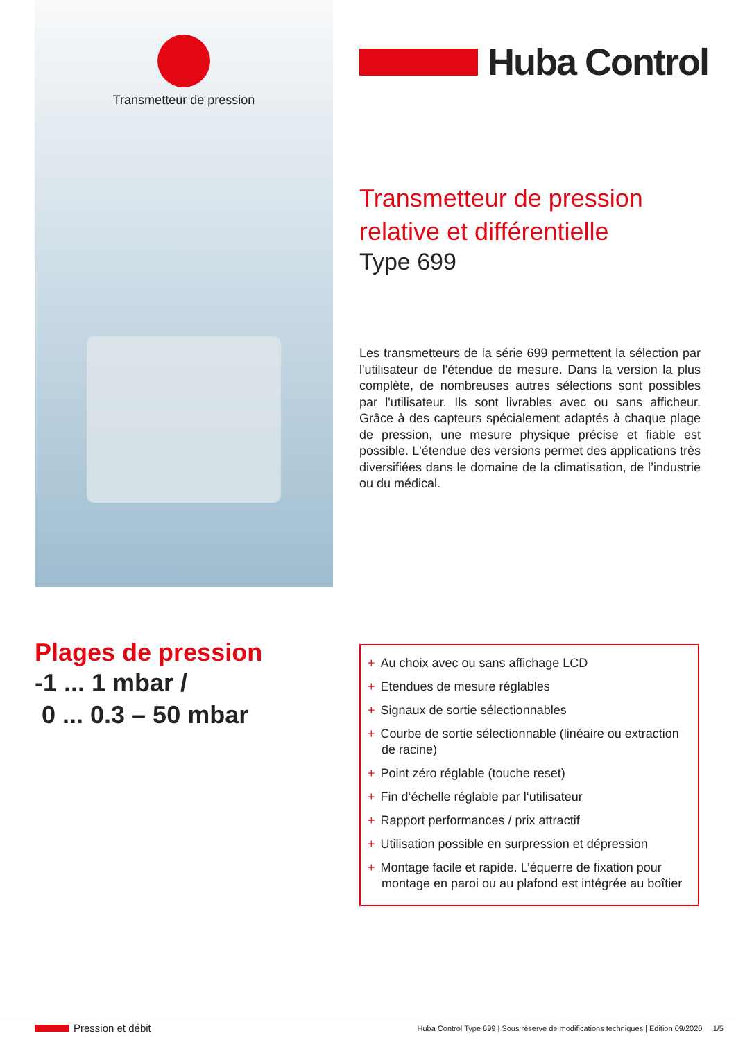Transmetteur de pression
Huba Control
Transmetteur de pression relative et différentielle
Type 699
Les transmetteurs de la série 699 permettent la sélection par l'utilisateur de l'étendue de mesure. Dans la version la plus complète, de nombreuses autres sélections sont possibles par l'utilisateur. Ils sont livrables avec ou sans afficheur. Grâce à des capteurs spécialement adaptés à chaque plage de pression, une mesure physique précise et fiable est possible. L'étendue des versions permet des applications très diversifiées dans le domaine de la climatisation, de l’industrie ou du médical.
Plages de pression
-1 ... 1 mbar /
0 ... 0.3 – 50 mbar
+ Au choix avec ou sans affichage LCD
+ Etendues de mesure réglables
+ Signaux de sortie sélectionnables
+ Courbe de sortie sélectionnable (linéaire ou extraction de racine)
+ Point zéro réglable (touche reset)
+ Fin d‘échelle réglable par l‘utilisateur
+ Rapport performances / prix attractif
+ Utilisation possible en surpression et dépression
+ Montage facile et rapide. L’équerre de fixation pour montage en paroi ou au plafond est intégrée au boîtier
Pression et débit Huba Control Type 699 | Sous réserve de modifications techniques | Edition 09/2020 1/5